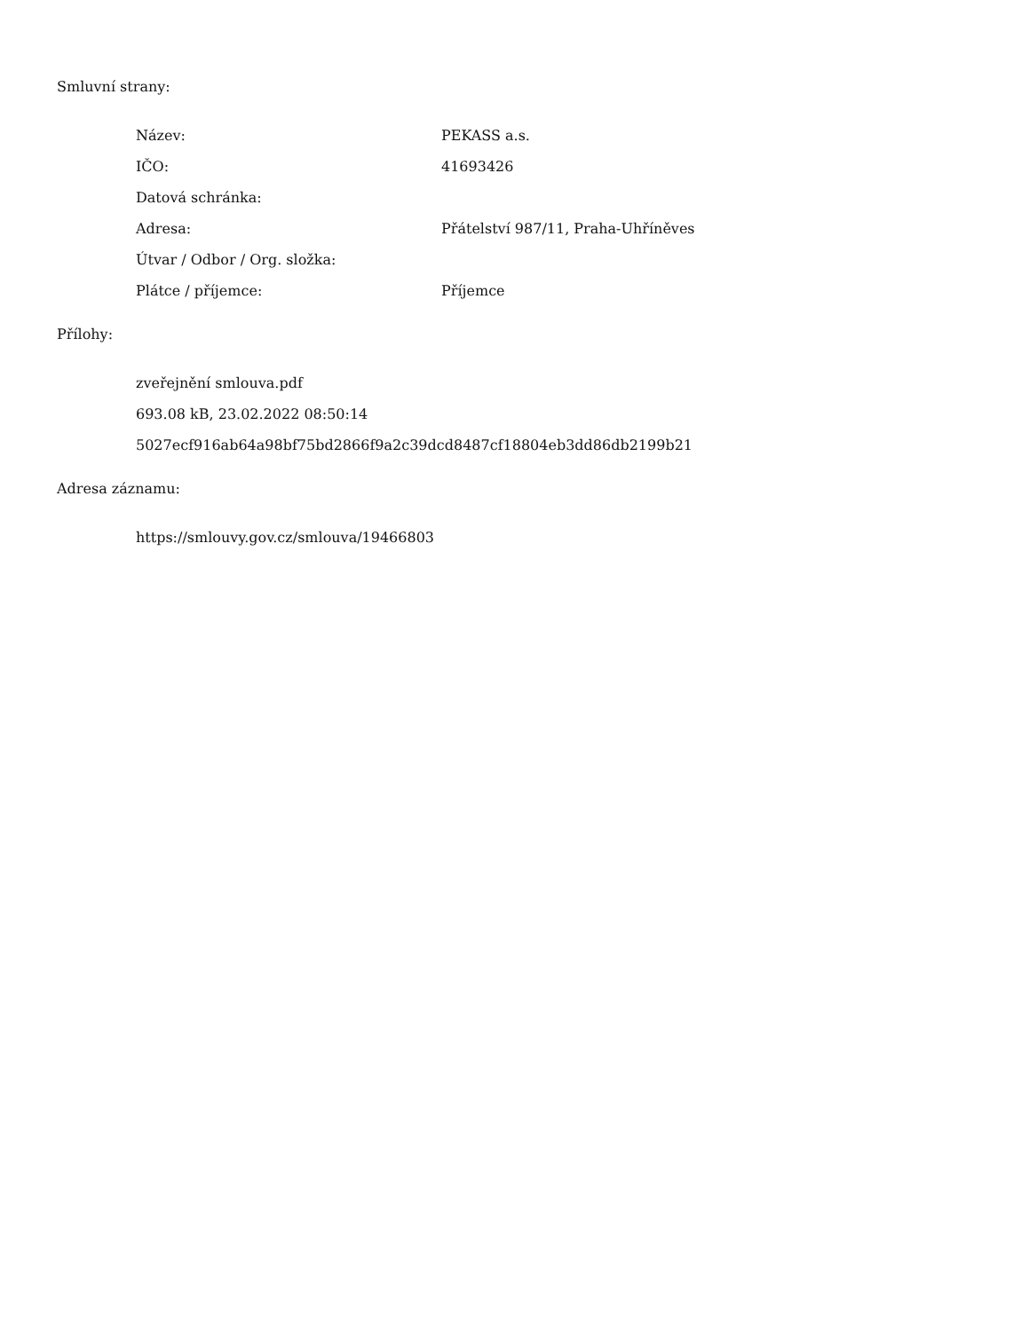Smluvní strany:
| Název: | PEKASS a.s. |
| IČO: | 41693426 |
| Datová schránka: | |
| Adresa: | Přátelství 987/11, Praha-Uhříněves |
| Útvar / Odbor / Org. složka: | |
| Plátce / příjemce: | Příjemce |
Přílohy:
zveřejnění smlouva.pdf
693.08 kB, 23.02.2022 08:50:14
5027ecf916ab64a98bf75bd2866f9a2c39dcd8487cf18804eb3dd86db2199b21
Adresa záznamu:
https://smlouvy.gov.cz/smlouva/19466803